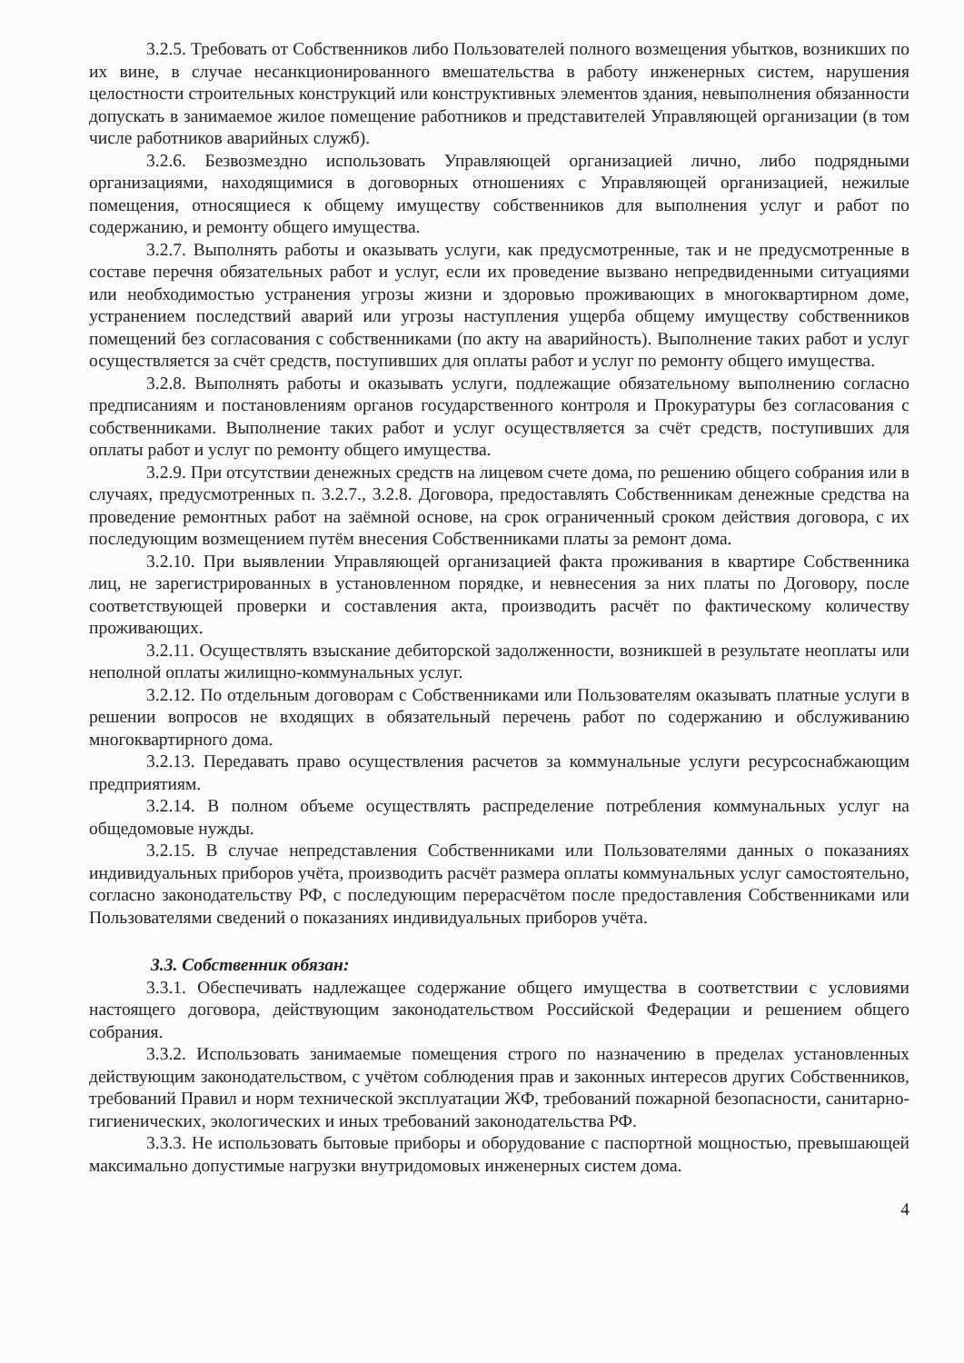3.2.5. Требовать от Собственников либо Пользователей полного возмещения убытков, возникших по их вине, в случае несанкционированного вмешательства в работу инженерных систем, нарушения целостности строительных конструкций или конструктивных элементов здания, невыполнения обязанности допускать в занимаемое жилое помещение работников и представителей Управляющей организации (в том числе работников аварийных служб).
3.2.6. Безвозмездно использовать Управляющей организацией лично, либо подрядными организациями, находящимися в договорных отношениях с Управляющей организацией, нежилые помещения, относящиеся к общему имуществу собственников для выполнения услуг и работ по содержанию, и ремонту общего имущества.
3.2.7. Выполнять работы и оказывать услуги, как предусмотренные, так и не предусмотренные в составе перечня обязательных работ и услуг, если их проведение вызвано непредвиденными ситуациями или необходимостью устранения угрозы жизни и здоровью проживающих в многоквартирном доме, устранением последствий аварий или угрозы наступления ущерба общему имуществу собственников помещений без согласования с собственниками (по акту на аварийность). Выполнение таких работ и услуг осуществляется за счёт средств, поступивших для оплаты работ и услуг по ремонту общего имущества.
3.2.8. Выполнять работы и оказывать услуги, подлежащие обязательному выполнению согласно предписаниям и постановлениям органов государственного контроля и Прокуратуры без согласования с собственниками. Выполнение таких работ и услуг осуществляется за счёт средств, поступивших для оплаты работ и услуг по ремонту общего имущества.
3.2.9. При отсутствии денежных средств на лицевом счете дома, по решению общего собрания или в случаях, предусмотренных п. 3.2.7., 3.2.8. Договора, предоставлять Собственникам денежные средства на проведение ремонтных работ на заёмной основе, на срок ограниченный сроком действия договора, с их последующим возмещением путём внесения Собственниками платы за ремонт дома.
3.2.10. При выявлении Управляющей организацией факта проживания в квартире Собственника лиц, не зарегистрированных в установленном порядке, и невнесения за них платы по Договору, после соответствующей проверки и составления акта, производить расчёт по фактическому количеству проживающих.
3.2.11. Осуществлять взыскание дебиторской задолженности, возникшей в результате неоплаты или неполной оплаты жилищно-коммунальных услуг.
3.2.12. По отдельным договорам с Собственниками или Пользователям оказывать платные услуги в решении вопросов не входящих в обязательный перечень работ по содержанию и обслуживанию многоквартирного дома.
3.2.13. Передавать право осуществления расчетов за коммунальные услуги ресурсоснабжающим предприятиям.
3.2.14. В полном объеме осуществлять распределение потребления коммунальных услуг на общедомовые нужды.
3.2.15. В случае непредставления Собственниками или Пользователями данных о показаниях индивидуальных приборов учёта, производить расчёт размера оплаты коммунальных услуг самостоятельно, согласно законодательству РФ, с последующим перерасчётом после предоставления Собственниками или Пользователями сведений о показаниях индивидуальных приборов учёта.
3.3. Собственник обязан:
3.3.1. Обеспечивать надлежащее содержание общего имущества в соответствии с условиями настоящего договора, действующим законодательством Российской Федерации и решением общего собрания.
3.3.2. Использовать занимаемые помещения строго по назначению в пределах установленных действующим законодательством, с учётом соблюдения прав и законных интересов других Собственников, требований Правил и норм технической эксплуатации ЖФ, требований пожарной безопасности, санитарно-гигиенических, экологических и иных требований законодательства РФ.
3.3.3. Не использовать бытовые приборы и оборудование с паспортной мощностью, превышающей максимально допустимые нагрузки внутридомовых инженерных систем дома.
4